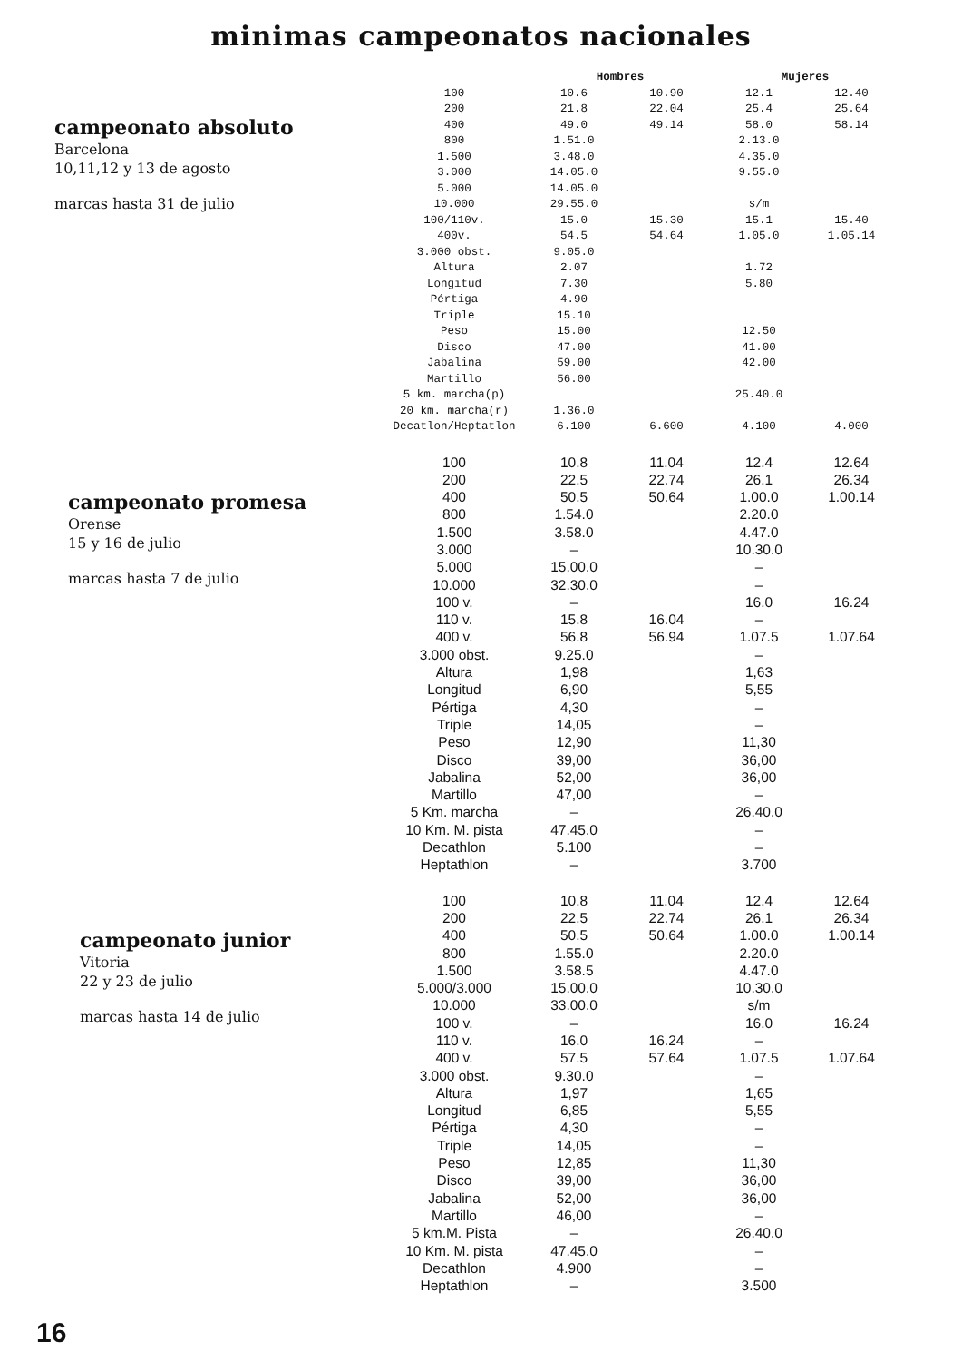minimas campeonatos nacionales
campeonato absoluto
Barcelona
10,11,12 y 13 de agosto
marcas hasta 31 de julio
| | Hombres | | Mujeres | |
| --- | --- | --- | --- | --- |
| 100 | 10.6 | 10.90 | 12.1 | 12.40 |
| 200 | 21.8 | 22.04 | 25.4 | 25.64 |
| 400 | 49.0 | 49.14 | 58.0 | 58.14 |
| 800 | 1.51.0 | | 2.13.0 | |
| 1.500 | 3.48.0 | | 4.35.0 | |
| 3.000 | 14.05.0 | | 9.55.0 | |
| 5.000 | 14.05.0 | | | |
| 10.000 | 29.55.0 | | s/m | |
| 100/110v. | 15.0 | 15.30 | 15.1 | 15.40 |
| 400v. | 54.5 | 54.64 | 1.05.0 | 1.05.14 |
| 3.000 obst. | 9.05.0 | | | |
| Altura | 2.07 | | 1.72 | |
| Longitud | 7.30 | | 5.80 | |
| Pértiga | 4.90 | | | |
| Triple | 15.10 | | | |
| Peso | 15.00 | | 12.50 | |
| Disco | 47.00 | | 41.00 | |
| Jabalina | 59.00 | | 42.00 | |
| Martillo | 56.00 | | | |
| 5 km. marcha(p) | | | 25.40.0 | |
| 20 km. marcha(r) | 1.36.0 | | | |
| Decatlon/Heptatlon | 6.100 | 6.600 | 4.100 | 4.000 |
campeonato promesa
Orense
15 y 16 de julio
marcas hasta 7 de julio
| 100 | 10.8 | 11.04 | 12.4 | 12.64 |
| 200 | 22.5 | 22.74 | 26.1 | 26.34 |
| 400 | 50.5 | 50.64 | 1.00.0 | 1.00.14 |
| 800 | 1.54.0 | | 2.20.0 | |
| 1.500 | 3.58.0 | | 4.47.0 | |
| 3.000 | – | | 10.30.0 | |
| 5.000 | 15.00.0 | | – | |
| 10.000 | 32.30.0 | | – | |
| 100 v. | – | | 16.0 | 16.24 |
| 110 v. | 15.8 | 16.04 | – | |
| 400 v. | 56.8 | 56.94 | 1.07.5 | 1.07.64 |
| 3.000 obst. | 9.25.0 | | – | |
| Altura | 1,98 | | 1,63 | |
| Longitud | 6,90 | | 5,55 | |
| Pértiga | 4,30 | | – | |
| Triple | 14,05 | | – | |
| Peso | 12,90 | | 11,30 | |
| Disco | 39,00 | | 36,00 | |
| Jabalina | 52,00 | | 36,00 | |
| Martillo | 47,00 | | – | |
| 5 Km. marcha | – | | 26.40.0 | |
| 10 Km. M. pista | 47.45.0 | | – | |
| Decathlon | 5.100 | | – | |
| Heptathlon | – | | 3.700 | |
campeonato junior
Vitoria
22 y 23 de julio
marcas hasta 14 de julio
| 100 | 10.8 | 11.04 | 12.4 | 12.64 |
| 200 | 22.5 | 22.74 | 26.1 | 26.34 |
| 400 | 50.5 | 50.64 | 1.00.0 | 1.00.14 |
| 800 | 1.55.0 | | 2.20.0 | |
| 1.500 | 3.58.5 | | 4.47.0 | |
| 5.000/3.000 | 15.00.0 | | 10.30.0 | |
| 10.000 | 33.00.0 | | s/m | |
| 100 v. | – | | 16.0 | 16.24 |
| 110 v. | 16.0 | 16.24 | – | |
| 400 v. | 57.5 | 57.64 | 1.07.5 | 1.07.64 |
| 3.000 obst. | 9.30.0 | | – | |
| Altura | 1,97 | | 1,65 | |
| Longitud | 6,85 | | 5,55 | |
| Pértiga | 4,30 | | – | |
| Triple | 14,05 | | – | |
| Peso | 12,85 | | 11,30 | |
| Disco | 39,00 | | 36,00 | |
| Jabalina | 52,00 | | 36,00 | |
| Martillo | 46,00 | | – | |
| 5 km.M. Pista | – | | 26.40.0 | |
| 10 Km. M. pista | 47.45.0 | | – | |
| Decathlon | 4.900 | | – | |
| Heptathlon | – | | 3.500 | |
16